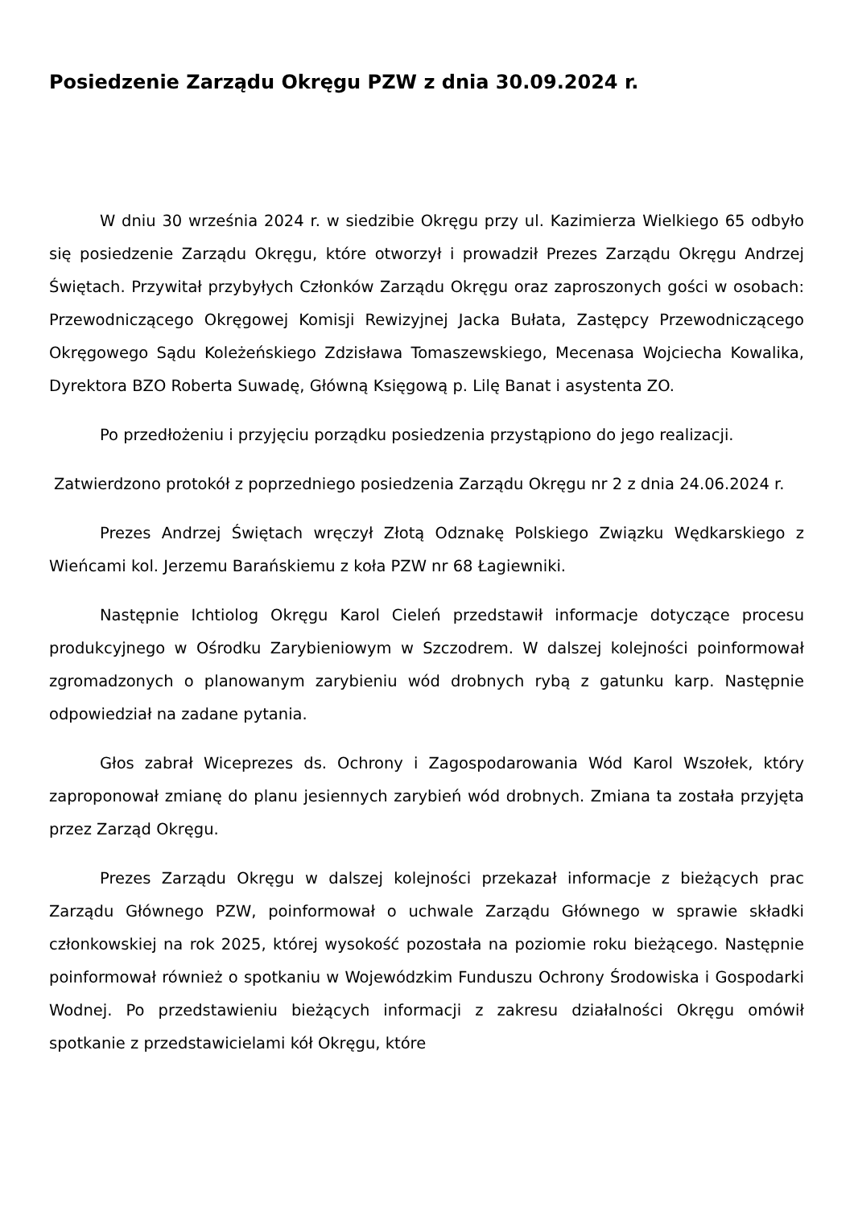Posiedzenie Zarządu Okręgu PZW z dnia 30.09.2024 r.
W dniu 30 września 2024 r. w siedzibie Okręgu przy ul. Kazimierza Wielkiego 65 odbyło się posiedzenie Zarządu Okręgu, które otworzył i prowadził Prezes Zarządu Okręgu Andrzej Świętach. Przywitał przybyłych Członków Zarządu Okręgu oraz zaproszonych gości w osobach: Przewodniczącego Okręgowej Komisji Rewizyjnej Jacka Bułata, Zastępcy Przewodniczącego Okręgowego Sądu Koleżeńskiego Zdzisława Tomaszewskiego, Mecenasa Wojciecha Kowalika, Dyrektora BZO Roberta Suwadę, Główną Księgową p. Lilę Banat i asystenta ZO.
Po przedłożeniu i przyjęciu porządku posiedzenia przystąpiono do jego realizacji.
Zatwierdzono protokół z poprzedniego posiedzenia Zarządu Okręgu nr 2 z dnia 24.06.2024 r.
Prezes Andrzej Świętach wręczył Złotą Odznakę Polskiego Związku Wędkarskiego z Wieńcami kol. Jerzemu Barańskiemu z koła PZW nr 68 Łagiewniki.
Następnie Ichtiolog Okręgu Karol Cieleń przedstawił informacje dotyczące procesu produkcyjnego w Ośrodku Zarybieniowym w Szczodrem. W dalszej kolejności poinformował zgromadzonych o planowanym zarybieniu wód drobnych rybą z gatunku karp. Następnie odpowiedział na zadane pytania.
Głos zabrał Wiceprezes ds. Ochrony i Zagospodarowania Wód Karol Wszołek, który zaproponował zmianę do planu jesiennych zarybień wód drobnych. Zmiana ta została przyjęta przez Zarząd Okręgu.
Prezes Zarządu Okręgu w dalszej kolejności przekazał informacje z bieżących prac Zarządu Głównego PZW, poinformował o uchwale Zarządu Głównego w sprawie składki członkowskiej na rok 2025, której wysokość pozostała na poziomie roku bieżącego. Następnie poinformował również o spotkaniu w Wojewódzkim Funduszu Ochrony Środowiska i Gospodarki Wodnej. Po przedstawieniu bieżących informacji z zakresu działalności Okręgu omówił spotkanie z przedstawicielami kół Okręgu, które